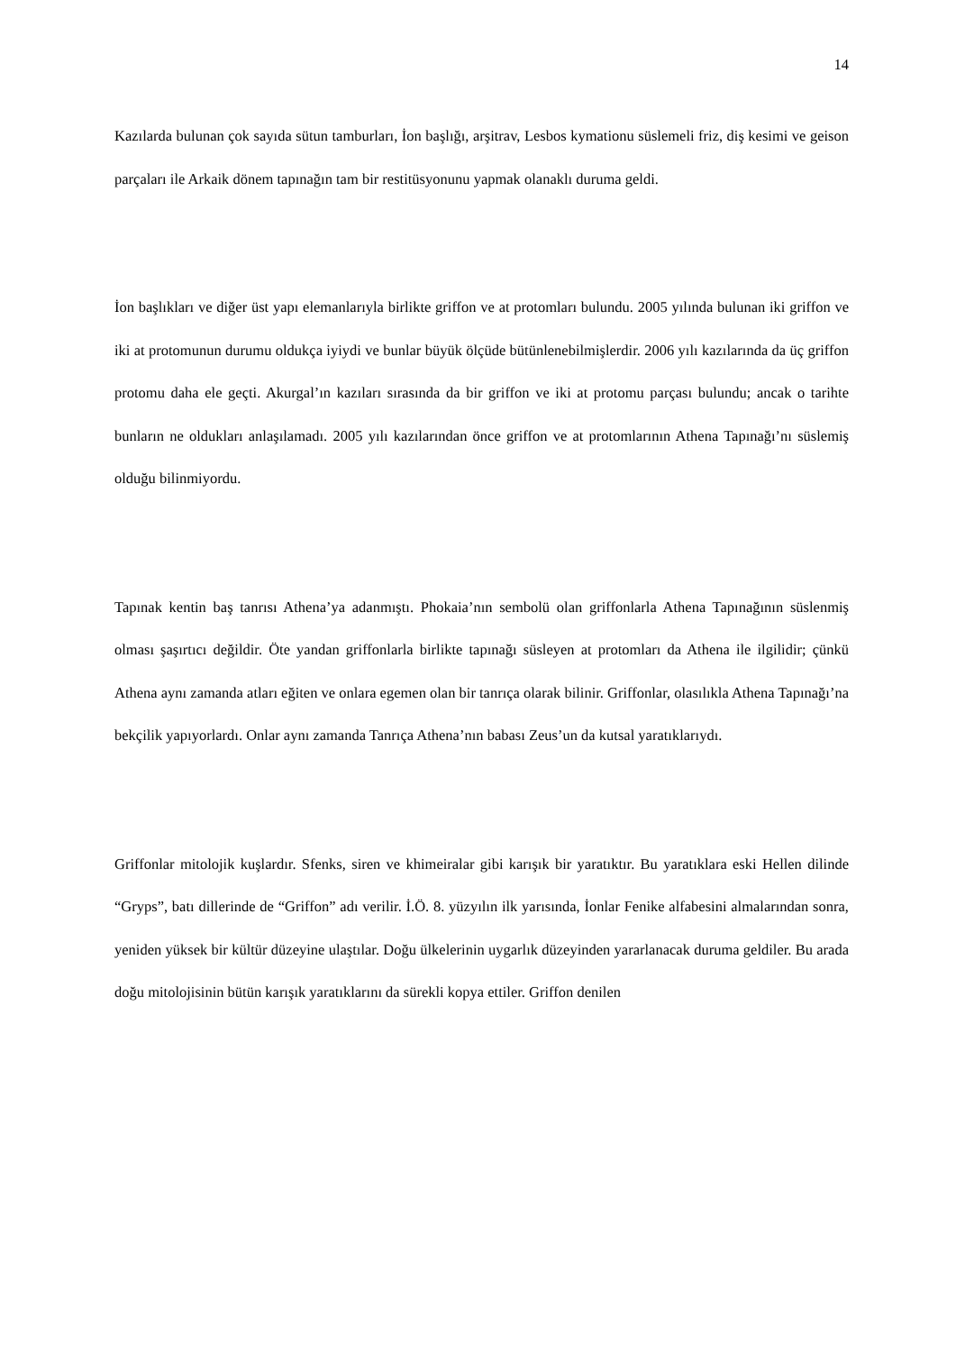14
Kazılarda bulunan çok sayıda sütun tamburları, İon başlığı, arşitrav, Lesbos kymationu süslemeli friz, diş kesimi ve geison parçaları ile Arkaik dönem tapınağın tam bir restitüsyonunu yapmak olanaklı duruma geldi.
İon başlıkları ve diğer üst yapı elemanlarıyla birlikte griffon ve at protomları bulundu. 2005 yılında bulunan iki griffon ve iki at protomunun durumu oldukça iyiydi ve bunlar büyük ölçüde bütünlenebilmişlerdir. 2006 yılı kazılarında da üç griffon protomu daha ele geçti. Akurgal’ın kazıları sırasında da bir griffon ve iki at protomu parçası bulundu; ancak o tarihte bunların ne oldukları anlaşılamadı. 2005 yılı kazılarından önce griffon ve at protomlarının Athena Tapınağı’nı süslemiş olduğu bilinmiyordu.
Tapınak kentin baş tanrısı Athena’ya adanmıştı. Phokaia’nın sembolü olan griffonlarla Athena Tapınağının süslenmiş olması şaşırtıcı değildir. Öte yandan griffonlarla birlikte tapınağı süsleyen at protomları da Athena ile ilgilidir; çünkü Athena aynı zamanda atları eğiten ve onlara egemen olan bir tanrıça olarak bilinir. Griffonlar, olasılıkla Athena Tapınağı’na bekçilik yapıyorlardı. Onlar aynı zamanda Tanrıça Athena’nın babası Zeus’un da kutsal yaratıklarıydı.
Griffonlar mitolojik kuşlardır. Sfenks, siren ve khimeiralar gibi karışık bir yaratıktır. Bu yaratıklara eski Hellen dilinde “Gryps”, batı dillerinde de “Griffon” adı verilir. İ.Ö. 8. yüzyılın ilk yarısında, İonlar Fenike alfabesini almalarından sonra, yeniden yüksek bir kültür düzeyine ulaştılar. Doğu ülkelerinin uygarlık düzeyinden yararlanacak duruma geldiler. Bu arada doğu mitolojisinin bütün karışık yaratıklarını da sürekli kopya ettiler. Griffon denilen